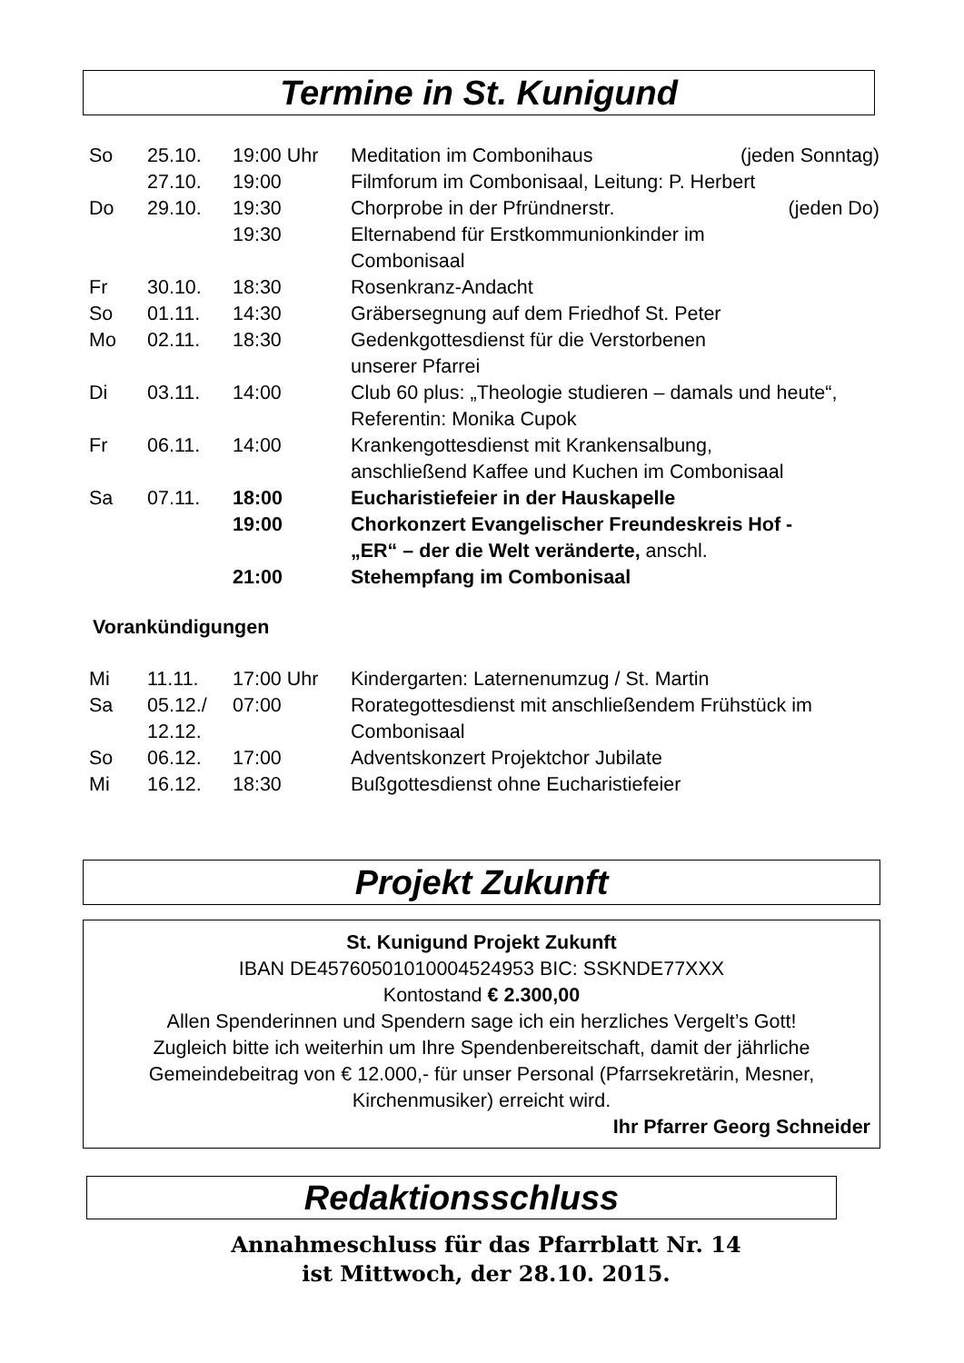Termine in St. Kunigund
| So | 25.10. | 19:00 Uhr | Meditation im Combonihaus (jeden Sonntag) |
| | 27.10. | 19:00 | Filmforum im Combonisaal, Leitung: P. Herbert |
| Do | 29.10. | 19:30 | Chorprobe in der Pfründnerstr. (jeden Do) |
| | | 19:30 | Elternabend für Erstkommunionkinder im Combonisaal |
| Fr | 30.10. | 18:30 | Rosenkranz-Andacht |
| So | 01.11. | 14:30 | Gräbersegnung auf dem Friedhof St. Peter |
| Mo | 02.11. | 18:30 | Gedenkgottesdienst für die Verstorbenen unserer Pfarrei |
| Di | 03.11. | 14:00 | Club 60 plus: „Theologie studieren – damals und heute“, Referentin: Monika Cupok |
| Fr | 06.11. | 14:00 | Krankengottesdienst mit Krankensalbung, anschließend Kaffee und Kuchen im Combonisaal |
| Sa | 07.11. | 18:00 | Eucharistiefeier in der Hauskapelle |
| | | 19:00 | Chorkonzert Evangelischer Freundeskreis Hof - „ER“ – der die Welt veränderte, anschl. |
| | | 21:00 | Stehempfang im Combonisaal |
Vorankündigungen
| Mi | 11.11. | 17:00 Uhr | Kindergarten: Laternenumzug / St. Martin |
| Sa | 05.12./ 12.12. | 07:00 | Rorategottesdienst mit anschließendem Frühstück im Combonisaal |
| So | 06.12. | 17:00 | Adventskonzert Projektchor Jubilate |
| Mi | 16.12. | 18:30 | Bußgottesdienst ohne Eucharistiefeier |
Projekt Zukunft
St. Kunigund Projekt Zukunft
IBAN DE45760501010004524953 BIC: SSKNDE77XXX
Kontostand € 2.300,00
Allen Spenderinnen und Spendern sage ich ein herzliches Vergelt’s Gott!
Zugleich bitte ich weiterhin um Ihre Spendenbereitschaft, damit der jährliche Gemeindebeitrag von € 12.000,- für unser Personal (Pfarrsekretärin, Mesner, Kirchenmusiker) erreicht wird.
Ihr Pfarrer Georg Schneider
Redaktionsschluss
Annahmeschluss für das Pfarrblatt Nr. 14
ist Mittwoch, der 28.10. 2015.